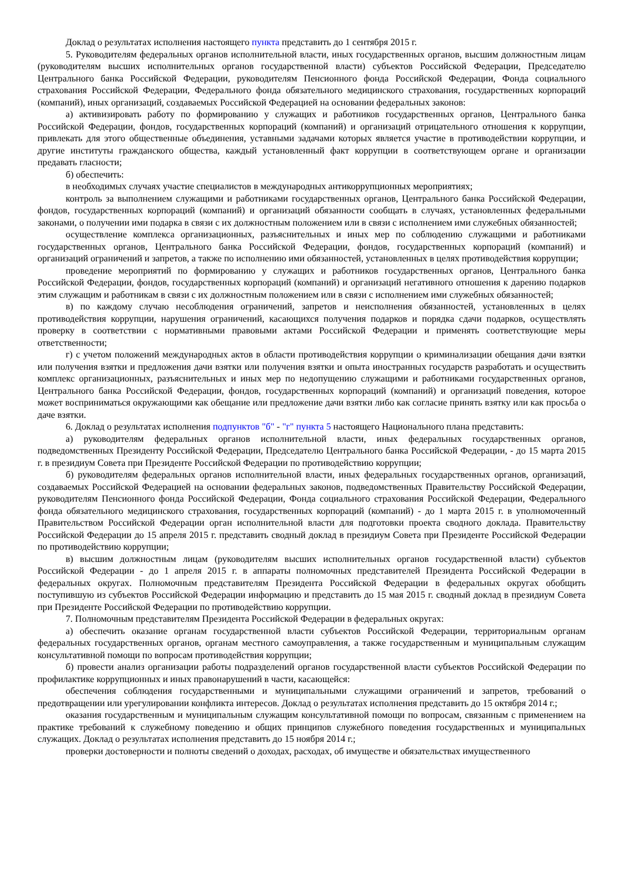Доклад о результатах исполнения настоящего пункта представить до 1 сентября 2015 г.
5. Руководителям федеральных органов исполнительной власти, иных государственных органов, высшим должностным лицам (руководителям высших исполнительных органов государственной власти) субъектов Российской Федерации, Председателю Центрального банка Российской Федерации, руководителям Пенсионного фонда Российской Федерации, Фонда социального страхования Российской Федерации, Федерального фонда обязательного медицинского страхования, государственных корпораций (компаний), иных организаций, создаваемых Российской Федерацией на основании федеральных законов:
а) активизировать работу по формированию у служащих и работников государственных органов, Центрального банка Российской Федерации, фондов, государственных корпораций (компаний) и организаций отрицательного отношения к коррупции, привлекать для этого общественные объединения, уставными задачами которых является участие в противодействии коррупции, и другие институты гражданского общества, каждый установленный факт коррупции в соответствующем органе и организации предавать гласности;
б) обеспечить:
в необходимых случаях участие специалистов в международных антикоррупционных мероприятиях;
контроль за выполнением служащими и работниками государственных органов, Центрального банка Российской Федерации, фондов, государственных корпораций (компаний) и организаций обязанности сообщать в случаях, установленных федеральными законами, о получении ими подарка в связи с их должностным положением или в связи с исполнением ими служебных обязанностей;
осуществление комплекса организационных, разъяснительных и иных мер по соблюдению служащими и работниками государственных органов, Центрального банка Российской Федерации, фондов, государственных корпораций (компаний) и организаций ограничений и запретов, а также по исполнению ими обязанностей, установленных в целях противодействия коррупции;
проведение мероприятий по формированию у служащих и работников государственных органов, Центрального банка Российской Федерации, фондов, государственных корпораций (компаний) и организаций негативного отношения к дарению подарков этим служащим и работникам в связи с их должностным положением или в связи с исполнением ими служебных обязанностей;
в) по каждому случаю несоблюдения ограничений, запретов и неисполнения обязанностей, установленных в целях противодействия коррупции, нарушения ограничений, касающихся получения подарков и порядка сдачи подарков, осуществлять проверку в соответствии с нормативными правовыми актами Российской Федерации и применять соответствующие меры ответственности;
г) с учетом положений международных актов в области противодействия коррупции о криминализации обещания дачи взятки или получения взятки и предложения дачи взятки или получения взятки и опыта иностранных государств разработать и осуществить комплекс организационных, разъяснительных и иных мер по недопущению служащими и работниками государственных органов, Центрального банка Российской Федерации, фондов, государственных корпораций (компаний) и организаций поведения, которое может восприниматься окружающими как обещание или предложение дачи взятки либо как согласие принять взятку или как просьба о даче взятки.
6. Доклад о результатах исполнения подпунктов "б" - "г" пункта 5 настоящего Национального плана представить:
а) руководителям федеральных органов исполнительной власти, иных федеральных государственных органов, подведомственных Президенту Российской Федерации, Председателю Центрального банка Российской Федерации, - до 15 марта 2015 г. в президиум Совета при Президенте Российской Федерации по противодействию коррупции;
б) руководителям федеральных органов исполнительной власти, иных федеральных государственных органов, организаций, создаваемых Российской Федерацией на основании федеральных законов, подведомственных Правительству Российской Федерации, руководителям Пенсионного фонда Российской Федерации, Фонда социального страхования Российской Федерации, Федерального фонда обязательного медицинского страхования, государственных корпораций (компаний) - до 1 марта 2015 г. в уполномоченный Правительством Российской Федерации орган исполнительной власти для подготовки проекта сводного доклада. Правительству Российской Федерации до 15 апреля 2015 г. представить сводный доклад в президиум Совета при Президенте Российской Федерации по противодействию коррупции;
в) высшим должностным лицам (руководителям высших исполнительных органов государственной власти) субъектов Российской Федерации - до 1 апреля 2015 г. в аппараты полномочных представителей Президента Российской Федерации в федеральных округах. Полномочным представителям Президента Российской Федерации в федеральных округах обобщить поступившую из субъектов Российской Федерации информацию и представить до 15 мая 2015 г. сводный доклад в президиум Совета при Президенте Российской Федерации по противодействию коррупции.
7. Полномочным представителям Президента Российской Федерации в федеральных округах:
а) обеспечить оказание органам государственной власти субъектов Российской Федерации, территориальным органам федеральных государственных органов, органам местного самоуправления, а также государственным и муниципальным служащим консультативной помощи по вопросам противодействия коррупции;
б) провести анализ организации работы подразделений органов государственной власти субъектов Российской Федерации по профилактике коррупционных и иных правонарушений в части, касающейся:
обеспечения соблюдения государственными и муниципальными служащими ограничений и запретов, требований о предотвращении или урегулировании конфликта интересов. Доклад о результатах исполнения представить до 15 октября 2014 г.;
оказания государственным и муниципальным служащим консультативной помощи по вопросам, связанным с применением на практике требований к служебному поведению и общих принципов служебного поведения государственных и муниципальных служащих. Доклад о результатах исполнения представить до 15 ноября 2014 г.;
проверки достоверности и полноты сведений о доходах, расходах, об имуществе и обязательствах имущественного